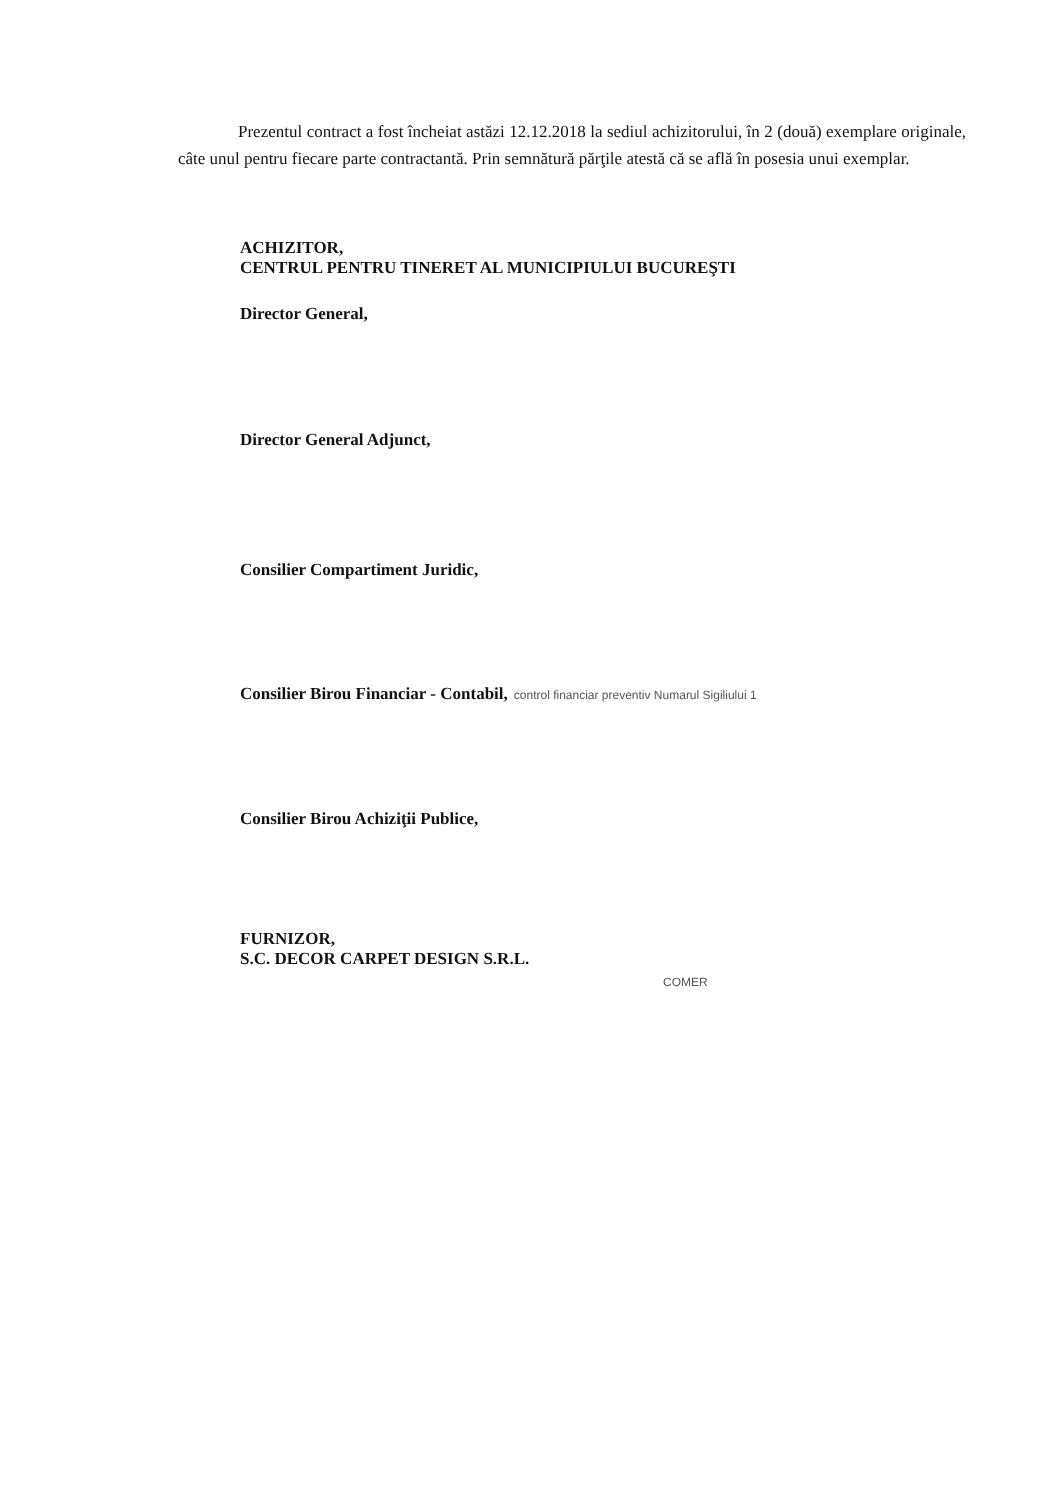Prezentul contract a fost încheiat astăzi 12.12.2018 la sediul achizitorului, în 2 (două) exemplare originale, câte unul pentru fiecare parte contractantă. Prin semnătură părţile atestă că se află în posesia unui exemplar.
ACHIZITOR,
CENTRUL PENTRU TINERET AL MUNICIPIULUI BUCUREŞTI
Director General,
Director General Adjunct,
Consilier Compartiment Juridic,
Consilier Birou Financiar - Contabil, control financiar preventiv Numarul Sigiliului 1
Consilier Birou Achiziţii Publice,
FURNIZOR,
S.C. DECOR CARPET DESIGN S.R.L.
COMER